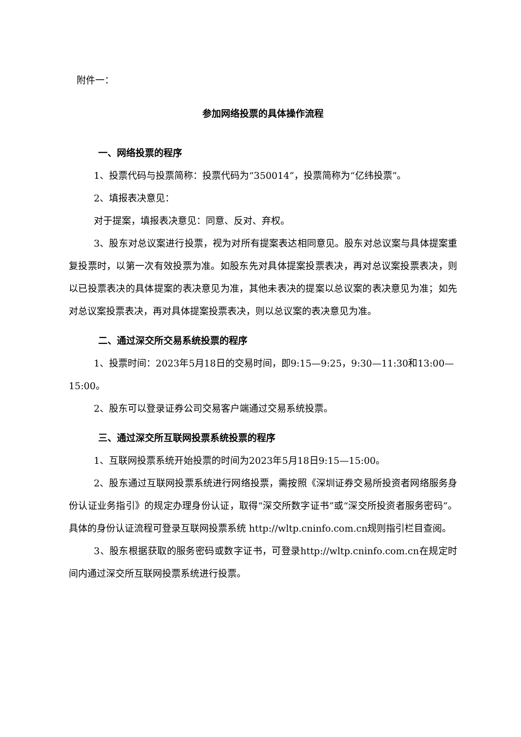附件一：
参加网络投票的具体操作流程
一、网络投票的程序
1、投票代码与投票简称：投票代码为“350014”，投票简称为“亿纬投票”。
2、填报表决意见：
对于提案，填报表决意见：同意、反对、弃权。
3、股东对总议案进行投票，视为对所有提案表达相同意见。股东对总议案与具体提案重复投票时，以第一次有效投票为准。如股东先对具体提案投票表决，再对总议案投票表决，则以已投票表决的具体提案的表决意见为准，其他未表决的提案以总议案的表决意见为准；如先对总议案投票表决，再对具体提案投票表决，则以总议案的表决意见为准。
二、通过深交所交易系统投票的程序
1、投票时间：2023年5月18日的交易时间，即9:15—9:25，9:30—11:30和13:00—15:00。
2、股东可以登录证券公司交易客户端通过交易系统投票。
三、通过深交所互联网投票系统投票的程序
1、互联网投票系统开始投票的时间为2023年5月18日9:15—15:00。
2、股东通过互联网投票系统进行网络投票，需按照《深圳证券交易所投资者网络服务身份认证业务指引》的规定办理身份认证，取得“深交所数字证书”或“深交所投资者服务密码”。具体的身份认证流程可登录互联网投票系统 http://wltp.cninfo.com.cn规则指引栏目查阅。
3、股东根据获取的服务密码或数字证书，可登录http://wltp.cninfo.com.cn在规定时间内通过深交所互联网投票系统进行投票。